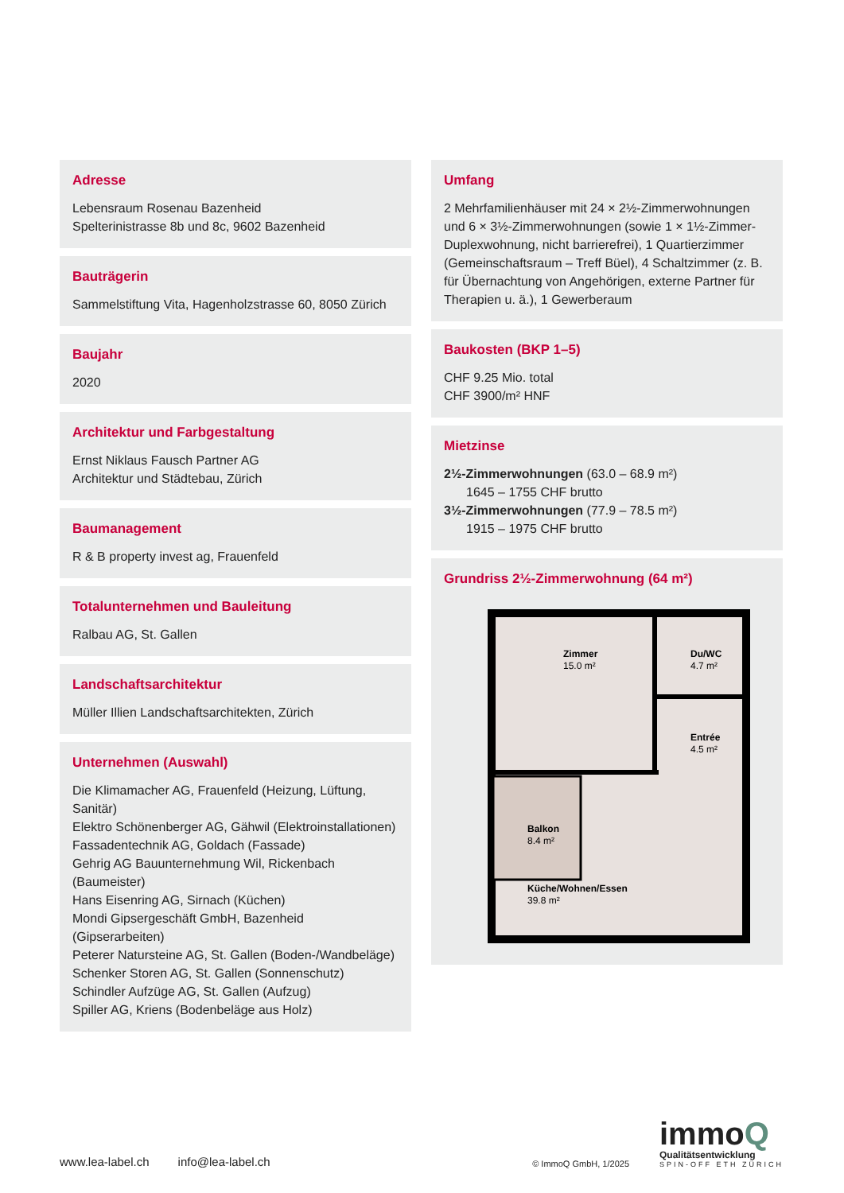Adresse
Lebensraum Rosenau Bazenheid
Spelterinistrasse 8b und 8c, 9602 Bazenheid
Bauträgerin
Sammelstiftung Vita, Hagenholzstrasse 60, 8050 Zürich
Baujahr
2020
Architektur und Farbgestaltung
Ernst Niklaus Fausch Partner AG
Architektur und Städtebau, Zürich
Baumanagement
R & B property invest ag, Frauenfeld
Totalunternehmen und Bauleitung
Ralbau AG, St. Gallen
Landschaftsarchitektur
Müller Illien Landschaftsarchitekten, Zürich
Unternehmen (Auswahl)
Die Klimamacher AG, Frauenfeld (Heizung, Lüftung, Sanitär)
Elektro Schönenberger AG, Gähwil (Elektroinstallationen)
Fassadentechnik AG, Goldach (Fassade)
Gehrig AG Bauunternehmung Wil, Rickenbach (Baumeister)
Hans Eisenring AG, Sirnach (Küchen)
Mondi Gipsergeschäft GmbH, Bazenheid (Gipserarbeiten)
Peterer Natursteine AG, St. Gallen (Boden-/Wandbeläge)
Schenker Storen AG, St. Gallen (Sonnenschutz)
Schindler Aufzüge AG, St. Gallen (Aufzug)
Spiller AG, Kriens (Bodenbeläge aus Holz)
Umfang
2 Mehrfamilienhäuser mit 24 × 2½-Zimmerwohnungen und 6 × 3½-Zimmerwohnungen (sowie 1 × 1½-Zimmer-Duplex­wohnung, nicht barrierefrei), 1 Quartierzimmer (Gemein­schaftsraum – Treff Büel), 4 Schaltzimmer (z. B. für Übernach­tung von Angehörigen, externe Partner für Therapien u. ä.), 1 Gewerberaum
Baukosten (BKP 1–5)
CHF 9.25 Mio. total
CHF 3900/m² HNF
Mietzinse
2½-Zimmerwohnungen (63.0 – 68.9 m²)
1645 – 1755 CHF brutto
3½-Zimmerwohnungen (77.9 – 78.5 m²)
1915 – 1975 CHF brutto
Grundriss 2½-Zimmerwohnung (64 m²)
Zimmer
15.0 m²
Du/WC
4.7 m²
Entrée
4.5 m²
Balkon
8.4 m²
Küche/Wohnen/Essen
39.8 m²
www.lea-label.ch info@lea-label.ch © ImmoQ GmbH, 1/2025
immoQ
Qualitätsentwicklung
SPIN-OFF ETH ZÜRICH